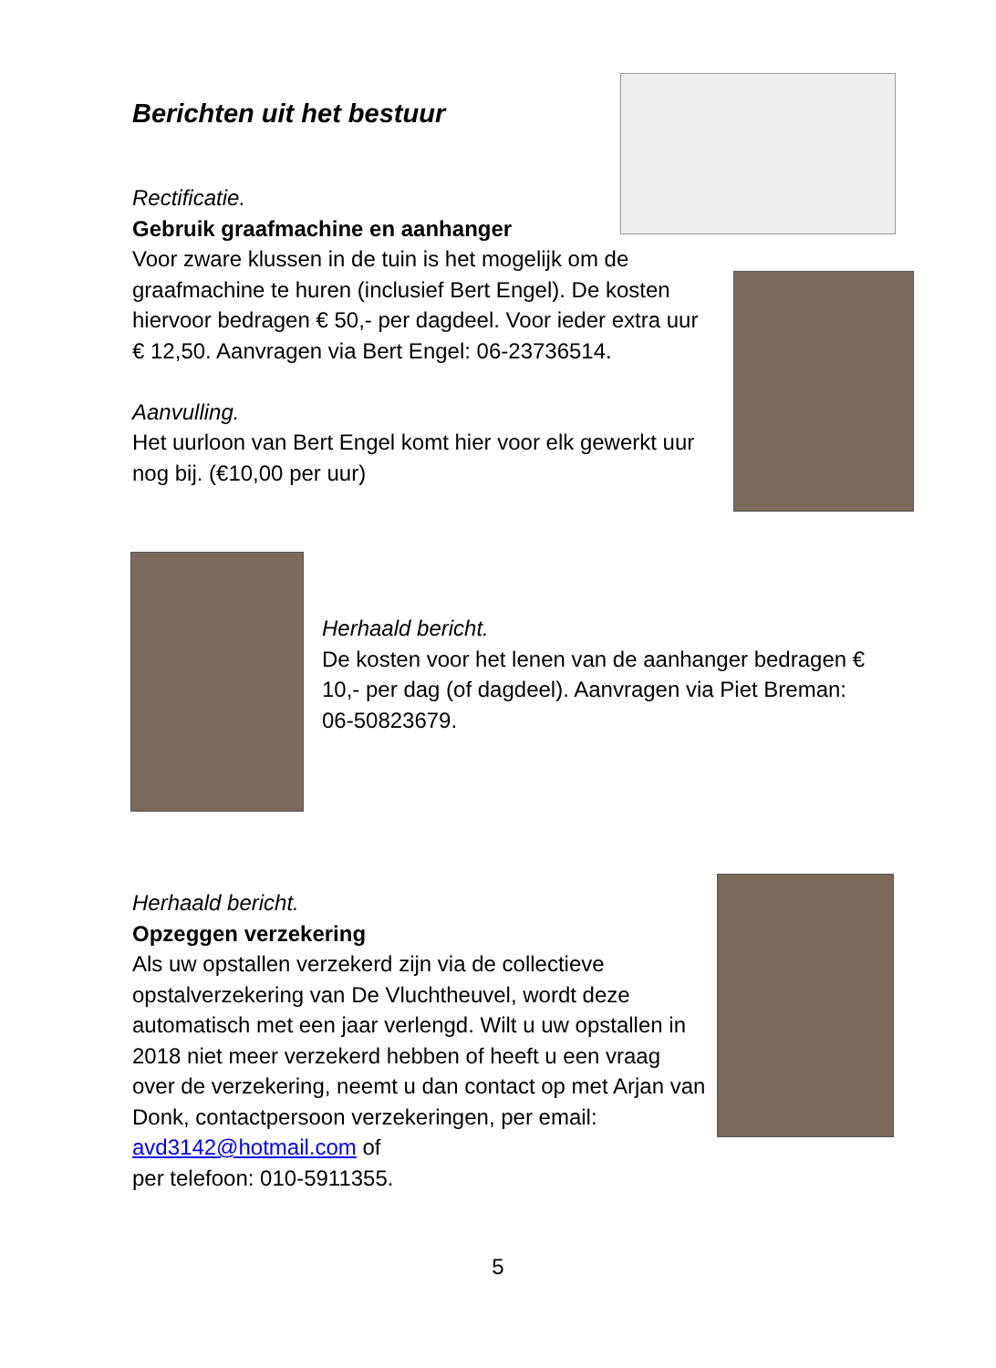Berichten uit het bestuur
Rectificatie.
Gebruik graafmachine en aanhanger
Voor zware klussen in de tuin is het mogelijk om de graafmachine te huren (inclusief Bert Engel). De kosten hiervoor bedragen € 50,- per dagdeel. Voor ieder extra uur € 12,50. Aanvragen via Bert Engel: 06-23736514.
Aanvulling.
Het uurloon van Bert Engel komt hier voor elk gewerkt uur nog bij. (€10,00 per uur)
Herhaald bericht.
De kosten voor het lenen van de aanhanger bedragen € 10,- per dag (of dagdeel). Aanvragen via Piet Breman: 06-50823679.
Herhaald bericht.
Opzeggen verzekering
Als uw opstallen verzekerd zijn via de collectieve opstalverzekering van De Vluchtheuvel, wordt deze automatisch met een jaar verlengd. Wilt u uw opstallen in 2018 niet meer verzekerd hebben of heeft u een vraag over de verzekering, neemt u dan contact op met Arjan van Donk, contactpersoon verzekeringen, per email: avd3142@hotmail.com of
per telefoon: 010-5911355.
5